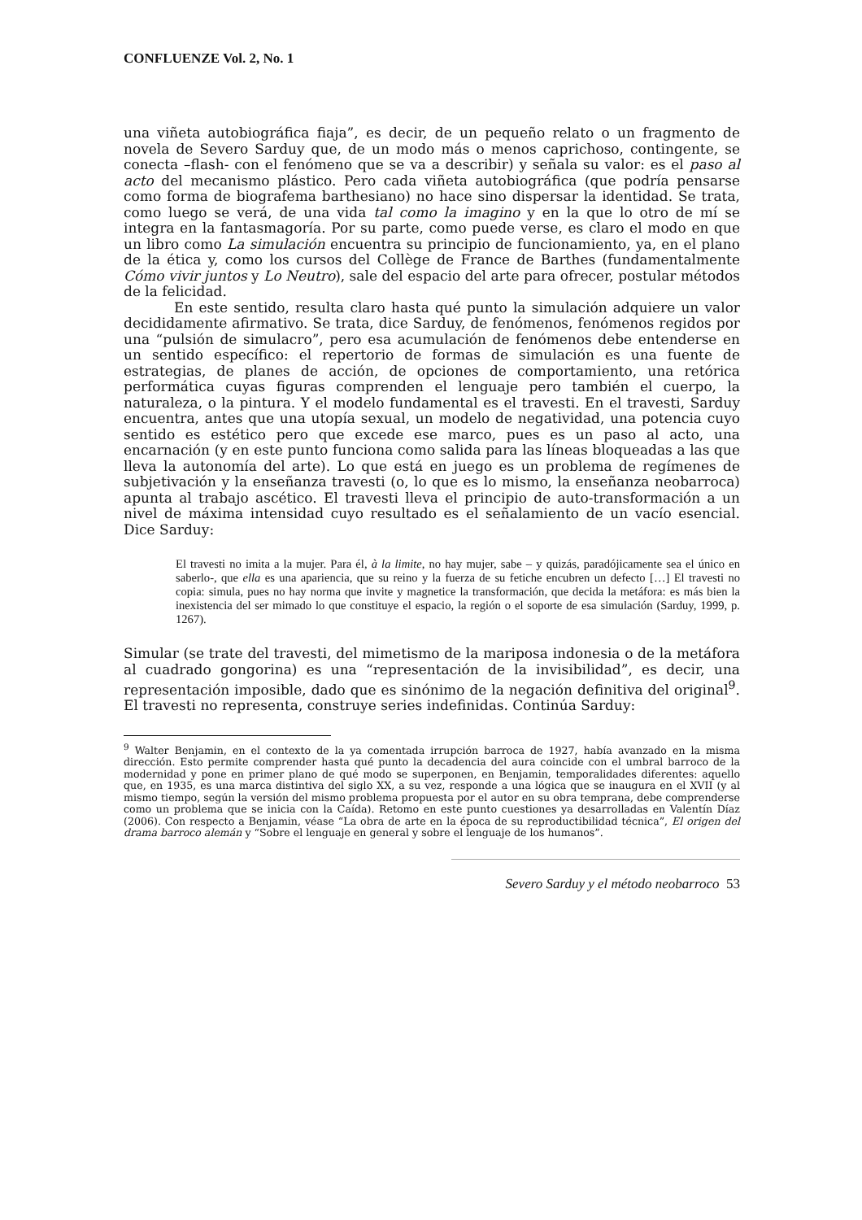CONFLUENZE Vol. 2, No. 1
una viñeta autobiográfica fiaja”, es decir, de un pequeño relato o un fragmento de novela de Severo Sarduy que, de un modo más o menos caprichoso, contingente, se conecta –flash- con el fenómeno que se va a describir) y señala su valor: es el paso al acto del mecanismo plástico. Pero cada viñeta autobiográfica (que podría pensarse como forma de biografema barthesiano) no hace sino dispersar la identidad. Se trata, como luego se verá, de una vida tal como la imagino y en la que lo otro de mí se integra en la fantasmagoría. Por su parte, como puede verse, es claro el modo en que un libro como La simulación encuentra su principio de funcionamiento, ya, en el plano de la ética y, como los cursos del Collège de France de Barthes (fundamentalmente Cómo vivir juntos y Lo Neutro), sale del espacio del arte para ofrecer, postular métodos de la felicidad.
En este sentido, resulta claro hasta qué punto la simulación adquiere un valor decididamente afirmativo. Se trata, dice Sarduy, de fenómenos, fenómenos regidos por una “pulsión de simulacro”, pero esa acumulación de fenómenos debe entenderse en un sentido específico: el repertorio de formas de simulación es una fuente de estrategias, de planes de acción, de opciones de comportamiento, una retórica performática cuyas figuras comprenden el lenguaje pero también el cuerpo, la naturaleza, o la pintura. Y el modelo fundamental es el travesti. En el travesti, Sarduy encuentra, antes que una utopía sexual, un modelo de negatividad, una potencia cuyo sentido es estético pero que excede ese marco, pues es un paso al acto, una encarnación (y en este punto funciona como salida para las líneas bloqueadas a las que lleva la autonomía del arte). Lo que está en juego es un problema de regímenes de subjetivación y la enseñanza travesti (o, lo que es lo mismo, la enseñanza neobarroca) apunta al trabajo ascético. El travesti lleva el principio de auto-transformación a un nivel de máxima intensidad cuyo resultado es el señalamiento de un vacío esencial. Dice Sarduy:
El travesti no imita a la mujer. Para él, à la limite, no hay mujer, sabe – y quizás, paradójicamente sea el único en saberlo-, que ella es una apariencia, que su reino y la fuerza de su fetiche encubren un defecto […] El travesti no copia: simula, pues no hay norma que invite y magnetice la transformación, que decida la metáfora: es más bien la inexistencia del ser mimado lo que constituye el espacio, la región o el soporte de esa simulación (Sarduy, 1999, p. 1267).
Simular (se trate del travesti, del mimetismo de la mariposa indonesia o de la metáfora al cuadrado gongorina) es una “representación de la invisibilidad”, es decir, una representación imposible, dado que es sinónimo de la negación definitiva del original<sup>9</sup>. El travesti no representa, construye series indefinidas. Continúa Sarduy:
<sup>9</sup> Walter Benjamin, en el contexto de la ya comentada irrupción barroca de 1927, había avanzado en la misma dirección. Esto permite comprender hasta qué punto la decadencia del aura coincide con el umbral barroco de la modernidad y pone en primer plano de qué modo se superponen, en Benjamin, temporalidades diferentes: aquello que, en 1935, es una marca distintiva del siglo XX, a su vez, responde a una lógica que se inaugura en el XVII (y al mismo tiempo, según la versión del mismo problema propuesta por el autor en su obra temprana, debe comprenderse como un problema que se inicia con la Caída). Retomo en este punto cuestiones ya desarrolladas en Valentín Díaz (2006). Con respecto a Benjamin, véase “La obra de arte en la época de su reproductibilidad técnica”, El origen del drama barroco alemán y “Sobre el lenguaje en general y sobre el lenguaje de los humanos”.
Severo Sarduy y el método neobarroco 53